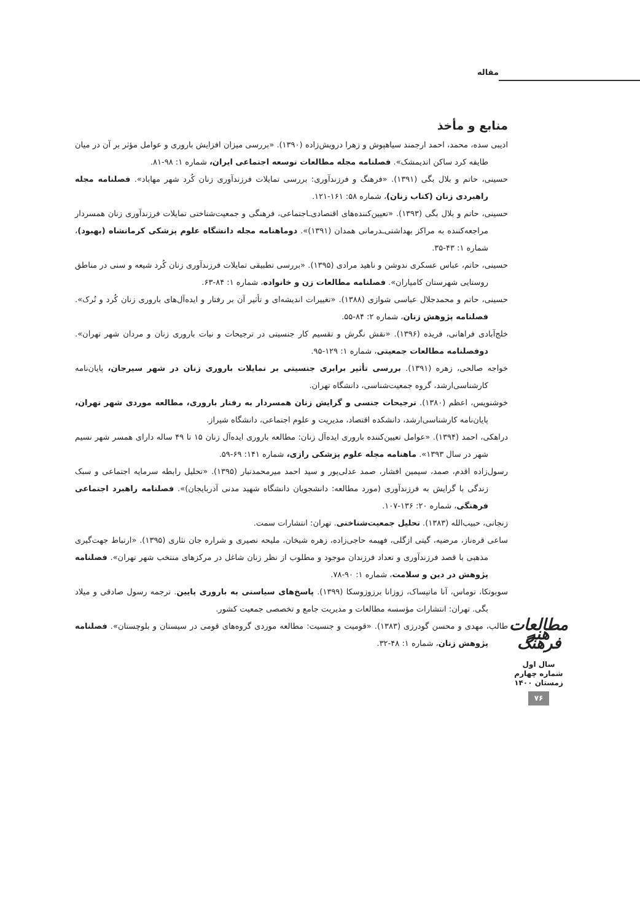مقاله
منابع و مأخذ
ادیبی سده، محمد، احمد ارجمند سیاهپوش و زهرا درویش‌زاده (۱۳۹۰). «بررسی میزان افزایش باروری و عوامل مؤثر بر آن در میان طایفه کرد ساکن اندیمشک». فصلنامه مجله مطالعات توسعه اجتماعی ایران، شماره ۱: ۹۸-۸۱.
حسینی، حاتم و بلال بگی (۱۳۹۱). «فرهنگ و فرزندآوری: بررسی تمایلات فرزندآوری زنان کُرد شهر مهاباد». فصلنامه مجله راهبردی زنان (کتاب زنان)، شماره ۵۸: ۱۶۱-۱۲۱.
حسینی، حاتم و بلال بگی (۱۳۹۳). «تعیین‌کننده‌های اقتصادی‌ـاجتماعی، فرهنگی و جمعیت‌شناختی تمایلات فرزندآوری زنان همسردار مراجعه‌کننده به مراکز بهداشتی‌ـدرمانی همدان (۱۳۹۱)». دوماهنامه مجله دانشگاه علوم پزشکی کرمانشاه (بهبود)، شماره ۱: ۴۳-۳۵.
حسینی، حاتم، عباس عسکری ندوشن و ناهید مرادی (۱۳۹۵). «بررسی تطبیقی تمایلات فرزندآوری زنان کُرد شیعه و سنی در مناطق روستایی شهرستان کامیاران». فصلنامه مطالعات زن و خانواده، شماره ۱: ۸۴-۶۳.
حسینی، حاتم و محمدجلال عباسی شوازی (۱۳۸۸). «تغییرات اندیشه‌ای و تأثیر آن بر رفتار و ایده‌آل‌های باروری زنان کُرد و تُرک». فصلنامه پژوهش زنان، شماره ۲: ۸۴-۵۵.
خلج‌آبادی فراهانی، فریده (۱۳۹۶). «نقش نگرش و تقسیم کار جنسیتی در ترجیحات و نیات باروری زنان و مردان شهر تهران». دوفصلنامه مطالعات جمعیتی، شماره ۱: ۱۲۹-۹۵.
خواجه صالحی، زهره (۱۳۹۱). بررسی تأثیر برابری جنسیتی بر تمایلات باروری زنان در شهر سیرجان، پایان‌نامه کارشناسی‌ارشد، گروه جمعیت‌شناسی، دانشگاه تهران.
خوشنویس، اعظم (۱۳۸۰). ترجیحات جنسی و گرایش زنان همسردار به رفتار باروری، مطالعه موردی شهر تهران، پایان‌نامه کارشناسی‌ارشد، دانشکده اقتصاد، مدیریت و علوم اجتماعی، دانشگاه شیراز.
دراهکی، احمد (۱۳۹۴). «عوامل تعیین‌کننده باروری ایده‌آل زنان: مطالعه باروری ایده‌آل زنان ۱۵ تا ۴۹ ساله دارای همسر شهر نسیم شهر در سال ۱۳۹۳». ماهنامه مجله علوم پزشکی رازی، شماره ۱۴۱: ۶۹-۵۹.
رسول‌زاده اقدم، صمد، سیمین افشار، صمد عدلی‌پور و سید احمد میرمحمدتبار (۱۳۹۵). «تحلیل رابطه سرمایه اجتماعی و سبک زندگی با گرایش به فرزندآوری (مورد مطالعه: دانشجویان دانشگاه شهید مدنی آذربایجان)». فصلنامه راهبرد اجتماعی فرهنگی، شماره ۲۰: ۱۳۶-۱۰۷.
زنجانی، حبیب‌الله (۱۳۸۳). تحلیل جمعیت‌شناختی. تهران: انتشارات سمت.
ساعی قره‌ناز، مرضیه، گیتی ازگلی، فهیمه حاجی‌زاده، زهره شیخان، ملیحه نصیری و شراره جان نثاری (۱۳۹۵). «ارتباط جهت‌گیری مذهبی با قصد فرزندآوری و تعداد فرزندان موجود و مطلوب از نظر زنان شاغل در مرکزهای منتخب شهر تهران». فصلنامه پژوهش در دین و سلامت، شماره ۱: ۹۰-۷۸.
سوبوتکا، توماس، آنا ماتیساک، زوزانا برزوزوسکا (۱۳۹۹). پاسخ‌های سیاستی به باروری پایین. ترجمه رسول صادقی و میلاد بگی. تهران: انتشارات مؤسسه مطالعات و مدیریت جامع و تخصصی جمعیت کشور.
طالب، مهدی و محسن گودرزی (۱۳۸۳). «قومیت و جنسیت: مطالعه موردی گروه‌های قومی در سیستان و بلوچستان». فصلنامه پژوهش زنان، شماره ۱: ۴۸-۳۲.
مطالعات هنر فرهنگ
سال اول
شماره چهارم
زمستان ۱۴۰۰
۷۶